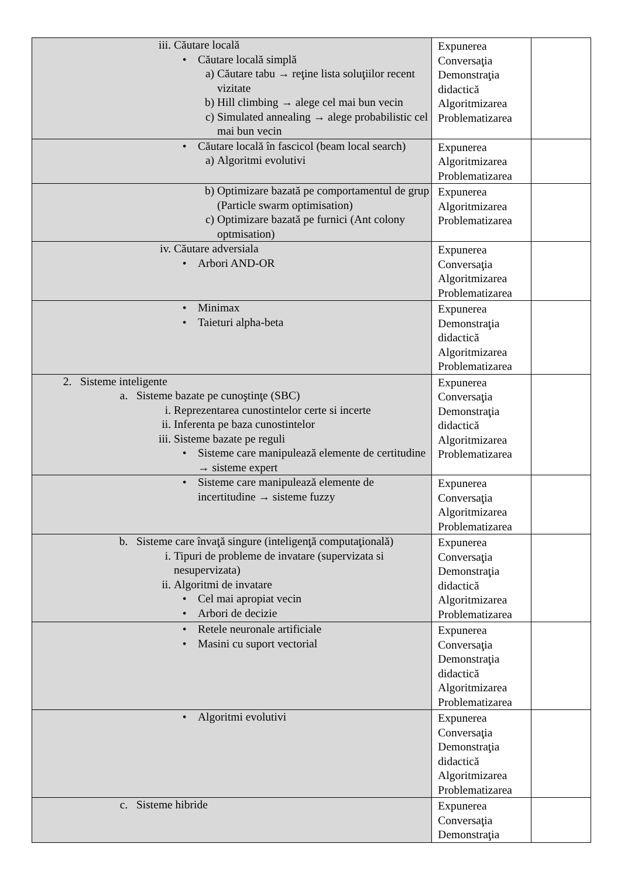| iii. Căutare locală • Căutare locală simplă a) Căutare tabu → reţine lista soluţiilor recent vizitate b) Hill climbing → alege cel mai bun vecin c) Simulated annealing → alege probabilistic cel mai bun vecin | Expunerea Conversaţia Demonstraţia didactică Algoritmizarea Problematizarea | |
| • Căutare locală în fascicol (beam local search) a) Algoritmi evolutivi | Expunerea Algoritmizarea Problematizarea | |
| b) Optimizare bazată pe comportamentul de grup (Particle swarm optimisation) c) Optimizare bazată pe furnici (Ant colony optmisation) | Expunerea Algoritmizarea Problematizarea | |
| iv. Căutare adversiala • Arbori AND-OR | Expunerea Conversaţia Algoritmizarea Problematizarea | |
| • Minimax • Taieturi alpha-beta | Expunerea Demonstraţia didactică Algoritmizarea Problematizarea | |
| 2. Sisteme inteligente a. Sisteme bazate pe cunoştinţe (SBC) i. Reprezentarea cunostintelor certe si incerte ii. Inferenta pe baza cunostintelor iii. Sisteme bazate pe reguli • Sisteme care manipulează elemente de certitudine → sisteme expert | Expunerea Conversaţia Demonstraţia didactică Algoritmizarea Problematizarea | |
| • Sisteme care manipulează elemente de incertitudine → sisteme fuzzy | Expunerea Conversaţia Algoritmizarea Problematizarea | |
| b. Sisteme care învaţă singure (inteligenţă computaţională) i. Tipuri de probleme de invatare (supervizata si nesupervizata) ii. Algoritmi de invatare • Cel mai apropiat vecin • Arbori de decizie | Expunerea Conversaţia Demonstraţia didactică Algoritmizarea Problematizarea | |
| • Retele neuronale artificiale • Masini cu suport vectorial | Expunerea Conversaţia Demonstraţia didactică Algoritmizarea Problematizarea | |
| • Algoritmi evolutivi | Expunerea Conversaţia Demonstraţia didactică Algoritmizarea Problematizarea | |
| c. Sisteme hibride | Expunerea Conversaţia Demonstraţia | |